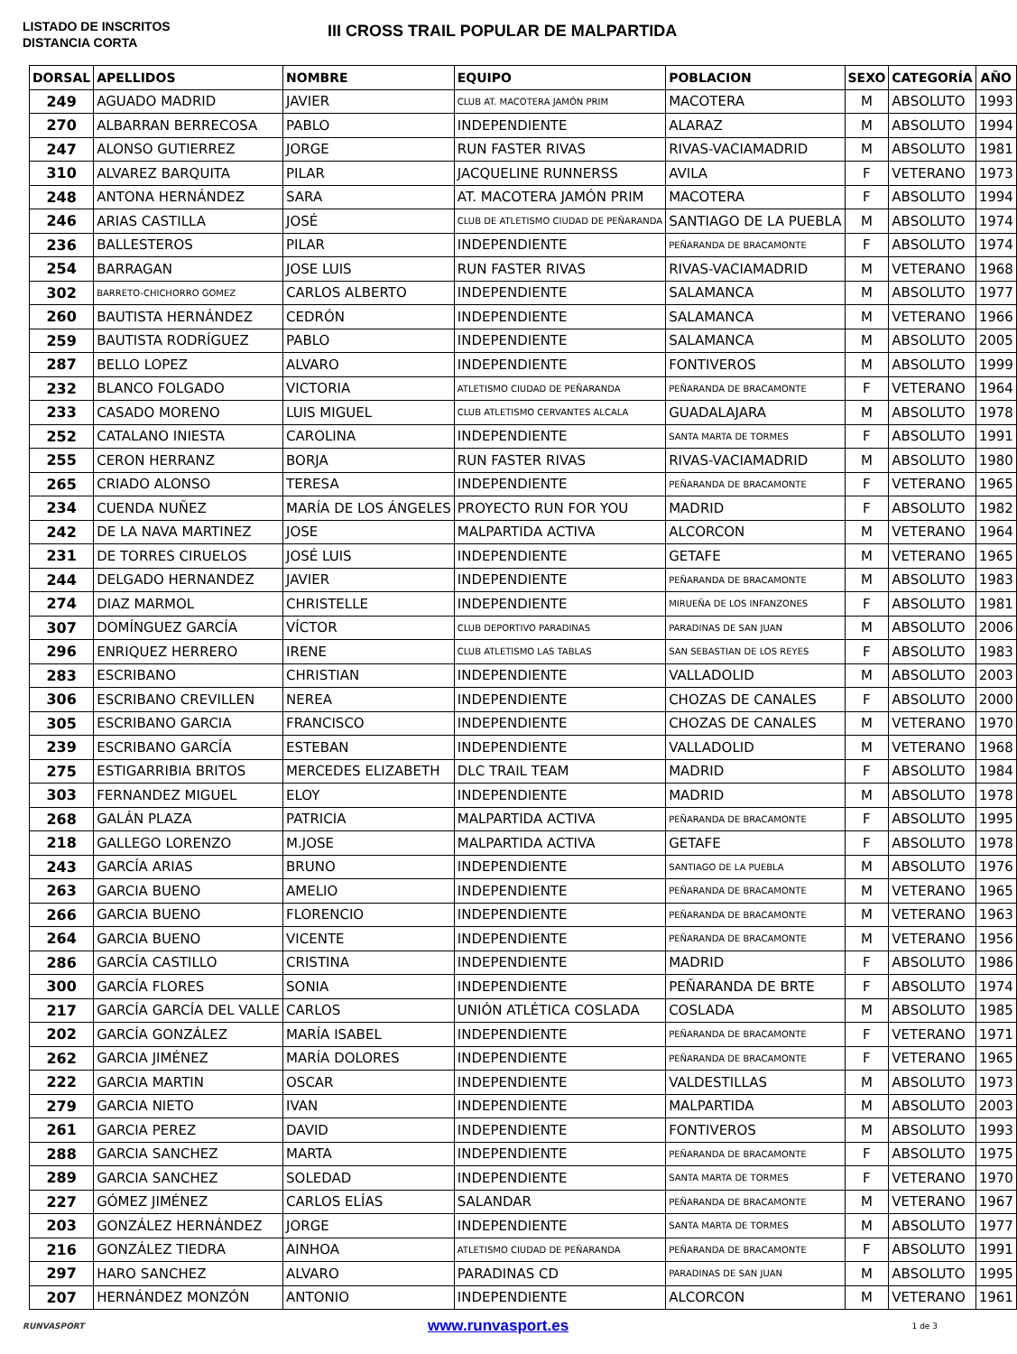LISTADO DE INSCRITOS
DISTANCIA CORTA
III CROSS TRAIL POPULAR DE MALPARTIDA
| DORSAL | APELLIDOS | NOMBRE | EQUIPO | POBLACION | SEXO | CATEGORÍA | AÑO |
| --- | --- | --- | --- | --- | --- | --- | --- |
| 249 | AGUADO MADRID | JAVIER | CLUB AT. MACOTERA JAMÓN PRIM | MACOTERA | M | ABSOLUTO | 1993 |
| 270 | ALBARRAN BERRECOSA | PABLO | INDEPENDIENTE | ALARAZ | M | ABSOLUTO | 1994 |
| 247 | ALONSO GUTIERREZ | JORGE | RUN FASTER RIVAS | RIVAS-VACIAMADRID | M | ABSOLUTO | 1981 |
| 310 | ALVAREZ BARQUITA | PILAR | JACQUELINE RUNNERSS | AVILA | F | VETERANO | 1973 |
| 248 | ANTONA HERNÁNDEZ | SARA | AT. MACOTERA JAMÓN PRIM | MACOTERA | F | ABSOLUTO | 1994 |
| 246 | ARIAS CASTILLA | JOSÉ | CLUB DE ATLETISMO CIUDAD DE PEÑARANDA | SANTIAGO DE LA PUEBLA | M | ABSOLUTO | 1974 |
| 236 | BALLESTEROS | PILAR | INDEPENDIENTE | PEÑARANDA DE BRACAMONTE | F | ABSOLUTO | 1974 |
| 254 | BARRAGAN | JOSE LUIS | RUN FASTER RIVAS | RIVAS-VACIAMADRID | M | VETERANO | 1968 |
| 302 | BARRETO-CHICHORRO GOMEZ | CARLOS ALBERTO | INDEPENDIENTE | SALAMANCA | M | ABSOLUTO | 1977 |
| 260 | BAUTISTA HERNÁNDEZ | CEDRÓN | INDEPENDIENTE | SALAMANCA | M | VETERANO | 1966 |
| 259 | BAUTISTA RODRÍGUEZ | PABLO | INDEPENDIENTE | SALAMANCA | M | ABSOLUTO | 2005 |
| 287 | BELLO LOPEZ | ALVARO | INDEPENDIENTE | FONTIVEROS | M | ABSOLUTO | 1999 |
| 232 | BLANCO FOLGADO | VICTORIA | ATLETISMO CIUDAD DE PEÑARANDA | PEÑARANDA DE BRACAMONTE | F | VETERANO | 1964 |
| 233 | CASADO MORENO | LUIS MIGUEL | CLUB ATLETISMO CERVANTES ALCALA | GUADALAJARA | M | ABSOLUTO | 1978 |
| 252 | CATALANO INIESTA | CAROLINA | INDEPENDIENTE | SANTA MARTA DE TORMES | F | ABSOLUTO | 1991 |
| 255 | CERON HERRANZ | BORJA | RUN FASTER RIVAS | RIVAS-VACIAMADRID | M | ABSOLUTO | 1980 |
| 265 | CRIADO ALONSO | TERESA | INDEPENDIENTE | PEÑARANDA DE BRACAMONTE | F | VETERANO | 1965 |
| 234 | CUENDA NUÑEZ | MARÍA DE LOS ÁNGELES | PROYECTO RUN FOR YOU | MADRID | F | ABSOLUTO | 1982 |
| 242 | DE LA NAVA MARTINEZ | JOSE | MALPARTIDA ACTIVA | ALCORCON | M | VETERANO | 1964 |
| 231 | DE TORRES CIRUELOS | JOSÉ LUIS | INDEPENDIENTE | GETAFE | M | VETERANO | 1965 |
| 244 | DELGADO HERNANDEZ | JAVIER | INDEPENDIENTE | PEÑARANDA DE BRACAMONTE | M | ABSOLUTO | 1983 |
| 274 | DIAZ MARMOL | CHRISTELLE | INDEPENDIENTE | MIRUEÑA DE LOS INFANZONES | F | ABSOLUTO | 1981 |
| 307 | DOMÍNGUEZ GARCÍA | VÍCTOR | CLUB DEPORTIVO PARADINAS | PARADINAS DE SAN JUAN | M | ABSOLUTO | 2006 |
| 296 | ENRIQUEZ HERRERO | IRENE | CLUB ATLETISMO LAS TABLAS | SAN SEBASTIAN DE LOS REYES | F | ABSOLUTO | 1983 |
| 283 | ESCRIBANO | CHRISTIAN | INDEPENDIENTE | VALLADOLID | M | ABSOLUTO | 2003 |
| 306 | ESCRIBANO CREVILLEN | NEREA | INDEPENDIENTE | CHOZAS DE CANALES | F | ABSOLUTO | 2000 |
| 305 | ESCRIBANO GARCIA | FRANCISCO | INDEPENDIENTE | CHOZAS DE CANALES | M | VETERANO | 1970 |
| 239 | ESCRIBANO GARCÍA | ESTEBAN | INDEPENDIENTE | VALLADOLID | M | VETERANO | 1968 |
| 275 | ESTIGARRIBIA BRITOS | MERCEDES ELIZABETH | DLC TRAIL TEAM | MADRID | F | ABSOLUTO | 1984 |
| 303 | FERNANDEZ MIGUEL | ELOY | INDEPENDIENTE | MADRID | M | ABSOLUTO | 1978 |
| 268 | GALÁN PLAZA | PATRICIA | MALPARTIDA ACTIVA | PEÑARANDA DE BRACAMONTE | F | ABSOLUTO | 1995 |
| 218 | GALLEGO LORENZO | M.JOSE | MALPARTIDA ACTIVA | GETAFE | F | ABSOLUTO | 1978 |
| 243 | GARCÍA ARIAS | BRUNO | INDEPENDIENTE | SANTIAGO DE LA PUEBLA | M | ABSOLUTO | 1976 |
| 263 | GARCIA BUENO | AMELIO | INDEPENDIENTE | PEÑARANDA DE BRACAMONTE | M | VETERANO | 1965 |
| 266 | GARCIA BUENO | FLORENCIO | INDEPENDIENTE | PEÑARANDA DE BRACAMONTE | M | VETERANO | 1963 |
| 264 | GARCIA BUENO | VICENTE | INDEPENDIENTE | PEÑARANDA DE BRACAMONTE | M | VETERANO | 1956 |
| 286 | GARCÍA CASTILLO | CRISTINA | INDEPENDIENTE | MADRID | F | ABSOLUTO | 1986 |
| 300 | GARCÍA FLORES | SONIA | INDEPENDIENTE | PEÑARANDA DE BRTE | F | ABSOLUTO | 1974 |
| 217 | GARCÍA GARCÍA DEL VALLE | CARLOS | UNIÓN ATLÉTICA COSLADA | COSLADA | M | ABSOLUTO | 1985 |
| 202 | GARCÍA GONZÁLEZ | MARÍA ISABEL | INDEPENDIENTE | PEÑARANDA DE BRACAMONTE | F | VETERANO | 1971 |
| 262 | GARCIA JIMÉNEZ | MARÍA DOLORES | INDEPENDIENTE | PEÑARANDA DE BRACAMONTE | F | VETERANO | 1965 |
| 222 | GARCIA MARTIN | OSCAR | INDEPENDIENTE | VALDESTILLAS | M | ABSOLUTO | 1973 |
| 279 | GARCIA NIETO | IVAN | INDEPENDIENTE | MALPARTIDA | M | ABSOLUTO | 2003 |
| 261 | GARCIA PEREZ | DAVID | INDEPENDIENTE | FONTIVEROS | M | ABSOLUTO | 1993 |
| 288 | GARCIA SANCHEZ | MARTA | INDEPENDIENTE | PEÑARANDA DE BRACAMONTE | F | ABSOLUTO | 1975 |
| 289 | GARCIA SANCHEZ | SOLEDAD | INDEPENDIENTE | SANTA MARTA DE TORMES | F | VETERANO | 1970 |
| 227 | GÓMEZ JIMÉNEZ | CARLOS ELÍAS | SALANDAR | PEÑARANDA DE BRACAMONTE | M | VETERANO | 1967 |
| 203 | GONZÁLEZ HERNÁNDEZ | JORGE | INDEPENDIENTE | SANTA MARTA DE TORMES | M | ABSOLUTO | 1977 |
| 216 | GONZÁLEZ TIEDRA | AINHOA | ATLETISMO CIUDAD DE PEÑARANDA | PEÑARANDA DE BRACAMONTE | F | ABSOLUTO | 1991 |
| 297 | HARO SANCHEZ | ALVARO | PARADINAS CD | PARADINAS DE SAN JUAN | M | ABSOLUTO | 1995 |
| 207 | HERNÁNDEZ MONZÓN | ANTONIO | INDEPENDIENTE | ALCORCON | M | VETERANO | 1961 |
RUNVASPORT www.runvasport.es 1 de 3